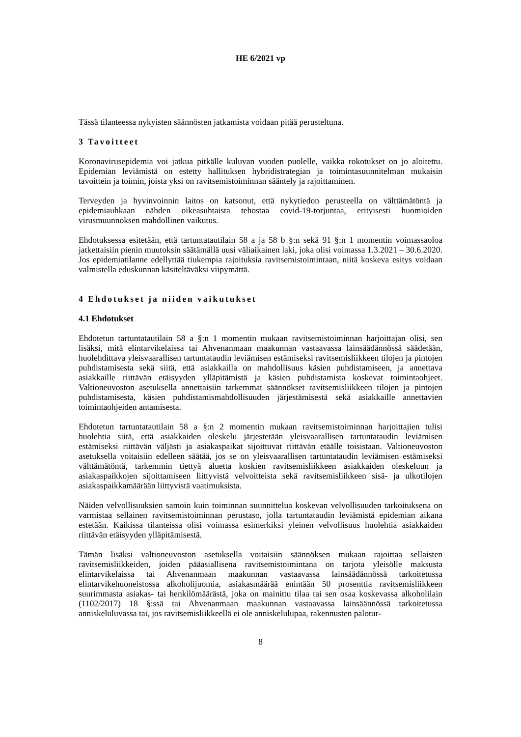HE 6/2021 vp
Tässä tilanteessa nykyisten säännösten jatkamista voidaan pitää perusteltuna.
3 Tavoitteet
Koronavirusepidemia voi jatkua pitkälle kuluvan vuoden puolelle, vaikka rokotukset on jo aloitettu. Epidemian leviämistä on estetty hallituksen hybridistrategian ja toimintasuunnitelman mukaisin tavoittein ja toimin, joista yksi on ravitsemistoiminnan sääntely ja rajoittaminen.
Terveyden ja hyvinvoinnin laitos on katsonut, että nykytiedon perusteella on välttämätöntä ja epidemiauhkaan nähden oikeasuhtaista tehostaa covid-19-torjuntaa, erityisesti huomioiden virusmuunnoksen mahdollinen vaikutus.
Ehdotuksessa esitetään, että tartuntatautilain 58 a ja 58 b §:n sekä 91 §:n 1 momentin voimassaoloa jatkettaisiin pienin muutoksin säätämällä uusi väliaikainen laki, joka olisi voimassa 1.3.2021 – 30.6.2020. Jos epidemiatilanne edellyttää tiukempia rajoituksia ravitsemistoimintaan, niitä koskeva esitys voidaan valmistella eduskunnan käsiteltäväksi viipymättä.
4 Ehdotukset ja niiden vaikutukset
4.1 Ehdotukset
Ehdotetun tartuntatautilain 58 a §:n 1 momentin mukaan ravitsemistoiminnan harjoittajan olisi, sen lisäksi, mitä elintarvikelaissa tai Ahvenanmaan maakunnan vastaavassa lainsäädännössä säädetään, huolehdittava yleisvaarallisen tartuntataudin leviämisen estämiseksi ravitsemisliikkeen tilojen ja pintojen puhdistamisesta sekä siitä, että asiakkailla on mahdollisuus käsien puhdistamiseen, ja annettava asiakkaille riittävän etäisyyden ylläpitämistä ja käsien puhdistamista koskevat toimintaohjeet. Valtioneuvoston asetuksella annettaisiin tarkemmat säännökset ravitsemisliikkeen tilojen ja pintojen puhdistamisesta, käsien puhdistamismahdollisuuden järjestämisestä sekä asiakkaille annettavien toimintaohjeiden antamisesta.
Ehdotetun tartuntatautilain 58 a §:n 2 momentin mukaan ravitsemistoiminnan harjoittajien tulisi huolehtia siitä, että asiakkaiden oleskelu järjestetään yleisvaarallisen tartuntataudin leviämisen estämiseksi riittävän väljästi ja asiakaspaikat sijoittuvat riittävän etäälle toisistaan. Valtioneuvoston asetuksella voitaisiin edelleen säätää, jos se on yleisvaarallisen tartuntataudin leviämisen estämiseksi välttämätöntä, tarkemmin tiettyä aluetta koskien ravitsemisliikkeen asiakkaiden oleskeluun ja asiakaspaikkojen sijoittamiseen liittyvistä velvoitteista sekä ravitsemisliikkeen sisä- ja ulkotilojen asiakaspaikkamäärään liittyvistä vaatimuksista.
Näiden velvollisuuksien samoin kuin toiminnan suunnittelua koskevan velvollisuuden tarkoituksena on varmistaa sellainen ravitsemistoiminnan perustaso, jolla tartuntataudin leviämistä epidemian aikana estetään. Kaikissa tilanteissa olisi voimassa esimerkiksi yleinen velvollisuus huolehtia asiakkaiden riittävän etäisyyden ylläpitämisestä.
Tämän lisäksi valtioneuvoston asetuksella voitaisiin säännöksen mukaan rajoittaa sellaisten ravitsemisliikkeiden, joiden pääasiallisena ravitsemistoimintana on tarjota yleisölle maksusta elintarvikelaissa tai Ahvenanmaan maakunnan vastaavassa lainsäädännössä tarkoitetussa elintarvikehuoneistossa alkoholijuomia, asiakasmäärää enintään 50 prosenttia ravitsemisliikkeen suurimmasta asiakas- tai henkilömäärästä, joka on mainittu tilaa tai sen osaa koskevassa alkoholilain (1102/2017) 18 §:ssä tai Ahvenanmaan maakunnan vastaavassa lainsäännössä tarkoitetussa anniskeluluvassa tai, jos ravitsemisliikkeellä ei ole anniskelulupaa, rakennusten palotur-
8